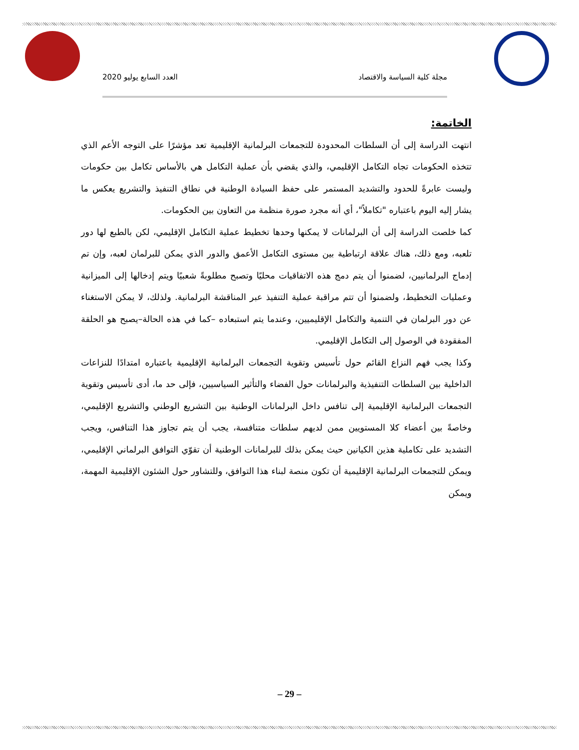مجلة كلية السياسة والاقتصاد العدد السابع يوليو 2020
الخاتمة:
انتهت الدراسة إلى أن السلطات المحدودة للتجمعات البرلمانية الإقليمية تعد مؤشرًا على التوجه الأعم الذي تتخذه الحكومات تجاه التكامل الإقليمي، والذي يقضي بأن عملية التكامل هي بالأساس تكامل بين حكومات وليست عابرةً للحدود والتشديد المستمر على حفظ السيادة الوطنية في نطاق التنفيذ والتشريع يعكس ما يشار إليه اليوم باعتباره "تكاملاً"، أي أنه مجرد صورة منظمة من التعاون بين الحكومات.
كما خلصت الدراسة إلى أن البرلمانات لا يمكنها وحدها تخطيط عملية التكامل الإقليمي، لكن بالطبع لها دور تلعبه، ومع ذلك، هناك علاقة ارتباطية بين مستوى التكامل الأعمق والدور الذي يمكن للبرلمان لعبه، وإن تم إدماج البرلمانيين، لضمنوا أن يتم دمج هذه الاتفاقيات محليًا وتصبح مطلوبةً شعبيًا ويتم إدخالها إلى الميزانية وعمليات التخطيط، ولضمنوا أن تتم مراقبة عملية التنفيذ عبر المناقشة البرلمانية. ولذلك، لا يمكن الاستغناء عن دور البرلمان في التنمية والتكامل الإقليميين، وعندما يتم استبعاده –كما في هذه الحالة–يصبح هو الحلقة المفقودة في الوصول إلى التكامل الإقليمي.
وكذا يجب فهم النزاع القائم حول تأسيس وتقوية التجمعات البرلمانية الإقليمية باعتباره امتدادًا للنزاعات الداخلية بين السلطات التنفيذية والبرلمانات حول الفضاء والتأثير السياسيين، فإلى حد ما، أدى تأسيس وتقوية التجمعات البرلمانية الإقليمية إلى تنافس داخل البرلمانات الوطنية بين التشريع الوطني والتشريع الإقليمي، وخاصةً بين أعضاء كلا المستويين ممن لديهم سلطات متنافسة، يجب أن يتم تجاوز هذا التنافس، ويجب التشديد على تكاملية هذين الكيانين حيث يمكن بذلك للبرلمانات الوطنية أن تقوّي التوافق البرلماني الإقليمي، ويمكن للتجمعات البرلمانية الإقليمية أن تكون منصة لبناء هذا التوافق، وللتشاور حول الشئون الإقليمية المهمة، ويمكن
– 29 –